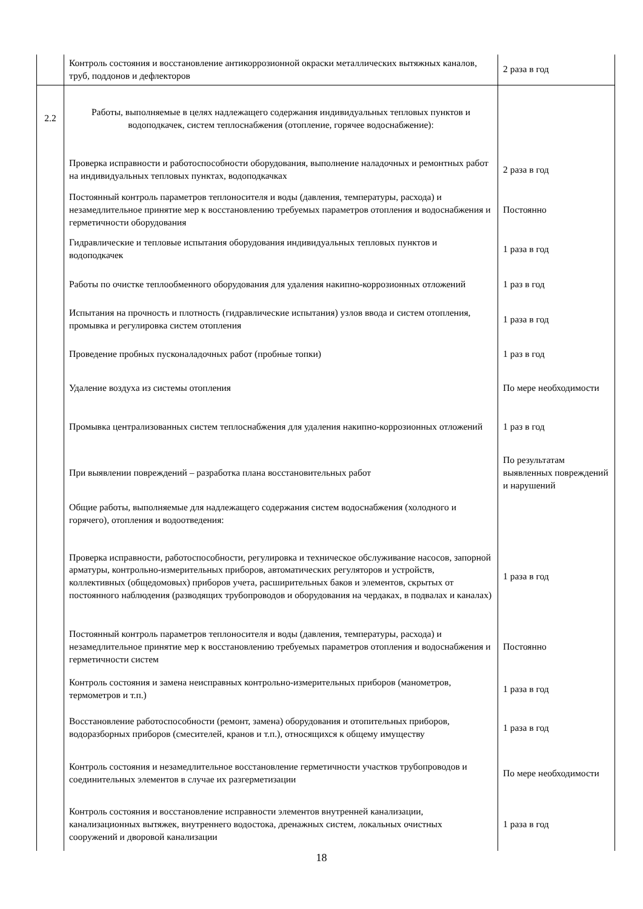| | Контроль состояния и восстановление антикоррозионной окраски металлических вытяжных каналов, труб, поддонов и дефлекторов | 2 раза в год |
| 2.2 | Работы, выполняемые в целях надлежащего содержания индивидуальных тепловых пунктов и водоподкачек, систем теплоснабжения (отопление, горячее водоснабжение): | |
| | Проверка исправности и работоспособности оборудования, выполнение наладочных и ремонтных работ на индивидуальных тепловых пунктах, водоподкачках | 2 раза в год |
| | Постоянный контроль параметров теплоносителя и воды (давления, температуры, расхода) и незамедлительное принятие мер к восстановлению требуемых параметров отопления и водоснабжения и герметичности оборудования | Постоянно |
| | Гидравлические и тепловые испытания оборудования индивидуальных тепловых пунктов и водоподкачек | 1 раза в год |
| | Работы по очистке теплообменного оборудования для удаления накипно-коррозионных отложений | 1 раз в год |
| | Испытания на прочность и плотность (гидравлические испытания) узлов ввода и систем отопления, промывка и регулировка систем отопления | 1 раза в год |
| | Проведение пробных пусконаладочных работ (пробные топки) | 1 раз в год |
| | Удаление воздуха из системы отопления | По мере необходимости |
| | Промывка централизованных систем теплоснабжения для удаления накипно-коррозионных отложений | 1 раз в год |
| | При выявлении повреждений – разработка плана восстановительных работ | По результатам выявленных повреждений и нарушений |
| | Общие работы, выполняемые для надлежащего содержания систем водоснабжения (холодного и горячего), отопления и водоотведения: | |
| | Проверка исправности, работоспособности, регулировка и техническое обслуживание насосов, запорной арматуры, контрольно-измерительных приборов, автоматических регуляторов и устройств, коллективных (общедомовых) приборов учета, расширительных баков и элементов, скрытых от постоянного наблюдения (разводящих трубопроводов и оборудования на чердаках, в подвалах и каналах) | 1 раза в год |
| | Постоянный контроль параметров теплоносителя и воды (давления, температуры, расхода) и незамедлительное принятие мер к восстановлению требуемых параметров отопления и водоснабжения и герметичности систем | Постоянно |
| | Контроль состояния и замена неисправных контрольно-измерительных приборов (манометров, термометров и т.п.) | 1 раза в год |
| | Восстановление работоспособности (ремонт, замена) оборудования и отопительных приборов, водоразборных приборов (смесителей, кранов и т.п.), относящихся к общему имуществу | 1 раза в год |
| | Контроль состояния и незамедлительное восстановление герметичности участков трубопроводов и соединительных элементов в случае их разгерметизации | По мере необходимости |
| | Контроль состояния и восстановление исправности элементов внутренней канализации, канализационных вытяжек, внутреннего водостока, дренажных систем, локальных очистных сооружений и дворовой канализации | 1 раза в год |
18